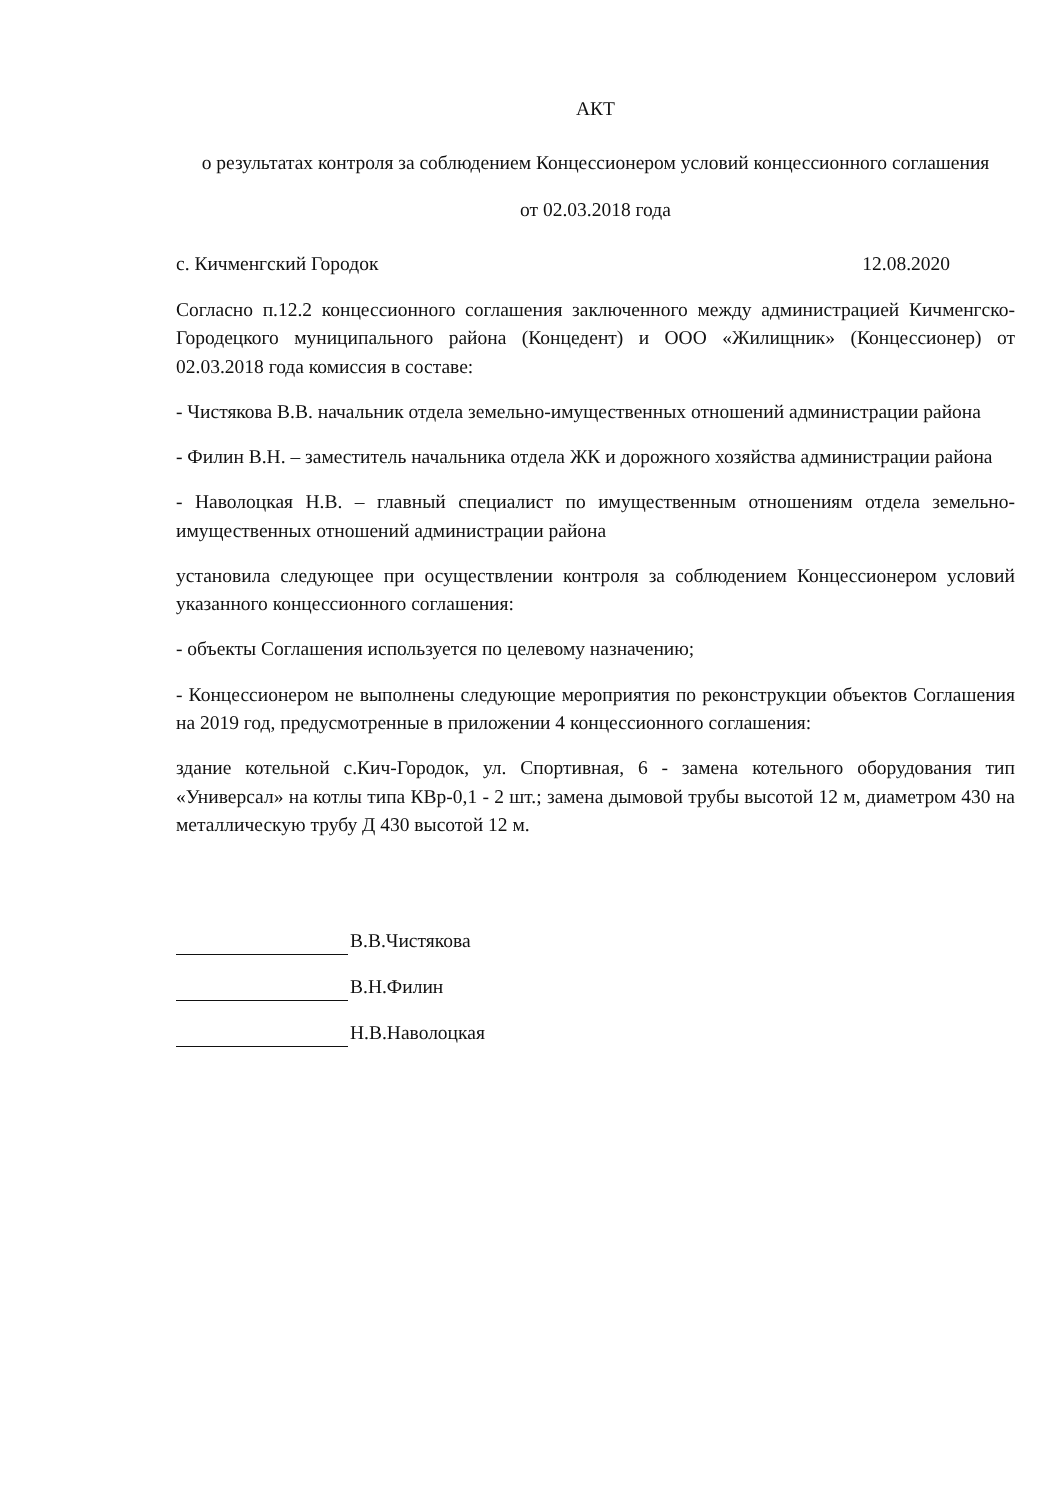АКТ
о результатах контроля за соблюдением Концессионером условий концессионного соглашения
от 02.03.2018 года
с. Кичменгский Городок 12.08.2020
Согласно п.12.2 концессионного соглашения заключенного между администрацией Кичменгско-Городецкого муниципального района (Концедент) и ООО «Жилищник» (Концессионер) от 02.03.2018 года комиссия в составе:
- Чистякова В.В. начальник отдела земельно-имущественных отношений администрации района
- Филин В.Н. – заместитель начальника отдела ЖК и дорожного хозяйства администрации района
- Наволоцкая Н.В. – главный специалист по имущественным отношениям отдела земельно-имущественных отношений администрации района
установила следующее при осуществлении контроля за соблюдением Концессионером условий указанного концессионного соглашения:
- объекты Соглашения используется по целевому назначению;
- Концессионером не выполнены следующие мероприятия по реконструкции объектов Соглашения на 2019 год, предусмотренные в приложении 4 концессионного соглашения:
здание котельной с.Кич-Городок, ул. Спортивная, 6 - замена котельного оборудования тип «Универсал» на котлы типа КВр-0,1 - 2 шт.; замена дымовой трубы высотой 12 м, диаметром 430 на металлическую трубу Д 430 высотой 12 м.
В.В.Чистякова
В.Н.Филин
Н.В.Наволоцкая